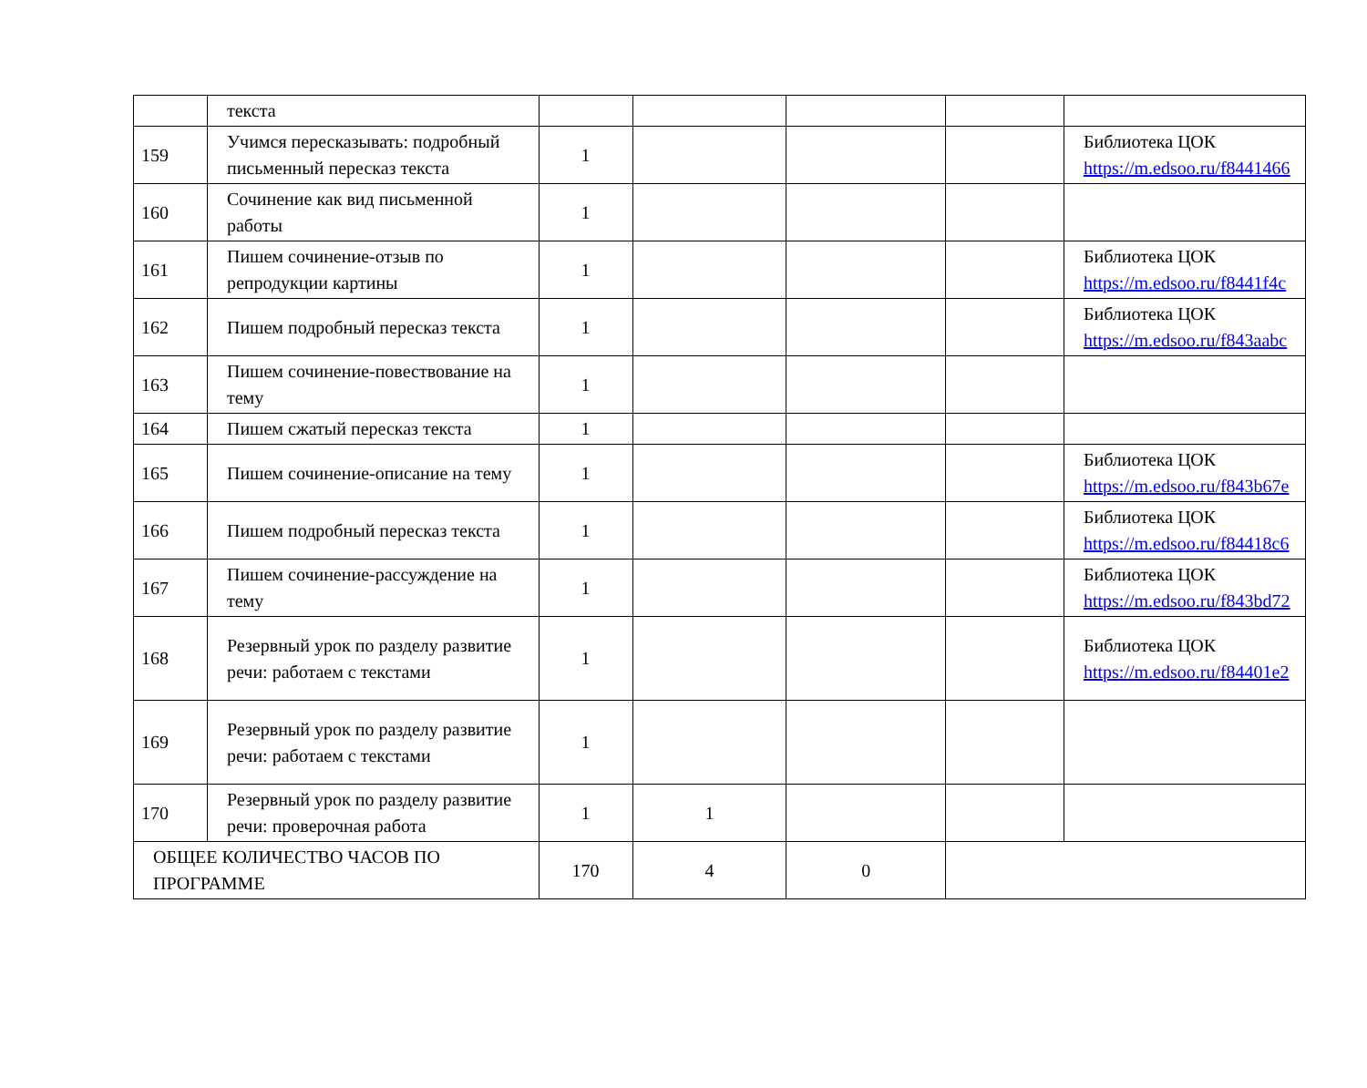| | текста | | | | | |
| 159 | Учимся пересказывать: подробный письменный пересказ текста | 1 | | | | Библиотека ЦОК https://m.edsoo.ru/f8441466 |
| 160 | Сочинение как вид письменной работы | 1 | | | | |
| 161 | Пишем сочинение-отзыв по репродукции картины | 1 | | | | Библиотека ЦОК https://m.edsoo.ru/f8441f4c |
| 162 | Пишем подробный пересказ текста | 1 | | | | Библиотека ЦОК https://m.edsoo.ru/f843aabc |
| 163 | Пишем сочинение-повествование на тему | 1 | | | | |
| 164 | Пишем сжатый пересказ текста | 1 | | | | |
| 165 | Пишем сочинение-описание на тему | 1 | | | | Библиотека ЦОК https://m.edsoo.ru/f843b67e |
| 166 | Пишем подробный пересказ текста | 1 | | | | Библиотека ЦОК https://m.edsoo.ru/f84418c6 |
| 167 | Пишем сочинение-рассуждение на тему | 1 | | | | Библиотека ЦОК https://m.edsoo.ru/f843bd72 |
| 168 | Резервный урок по разделу развитие речи: работаем с текстами | 1 | | | | Библиотека ЦОК https://m.edsoo.ru/f84401e2 |
| 169 | Резервный урок по разделу развитие речи: работаем с текстами | 1 | | | | |
| 170 | Резервный урок по разделу развитие речи: проверочная работа | 1 | 1 | | | |
| ОБЩЕЕ КОЛИЧЕСТВО ЧАСОВ ПО ПРОГРАММЕ | | 170 | 4 | 0 | | |